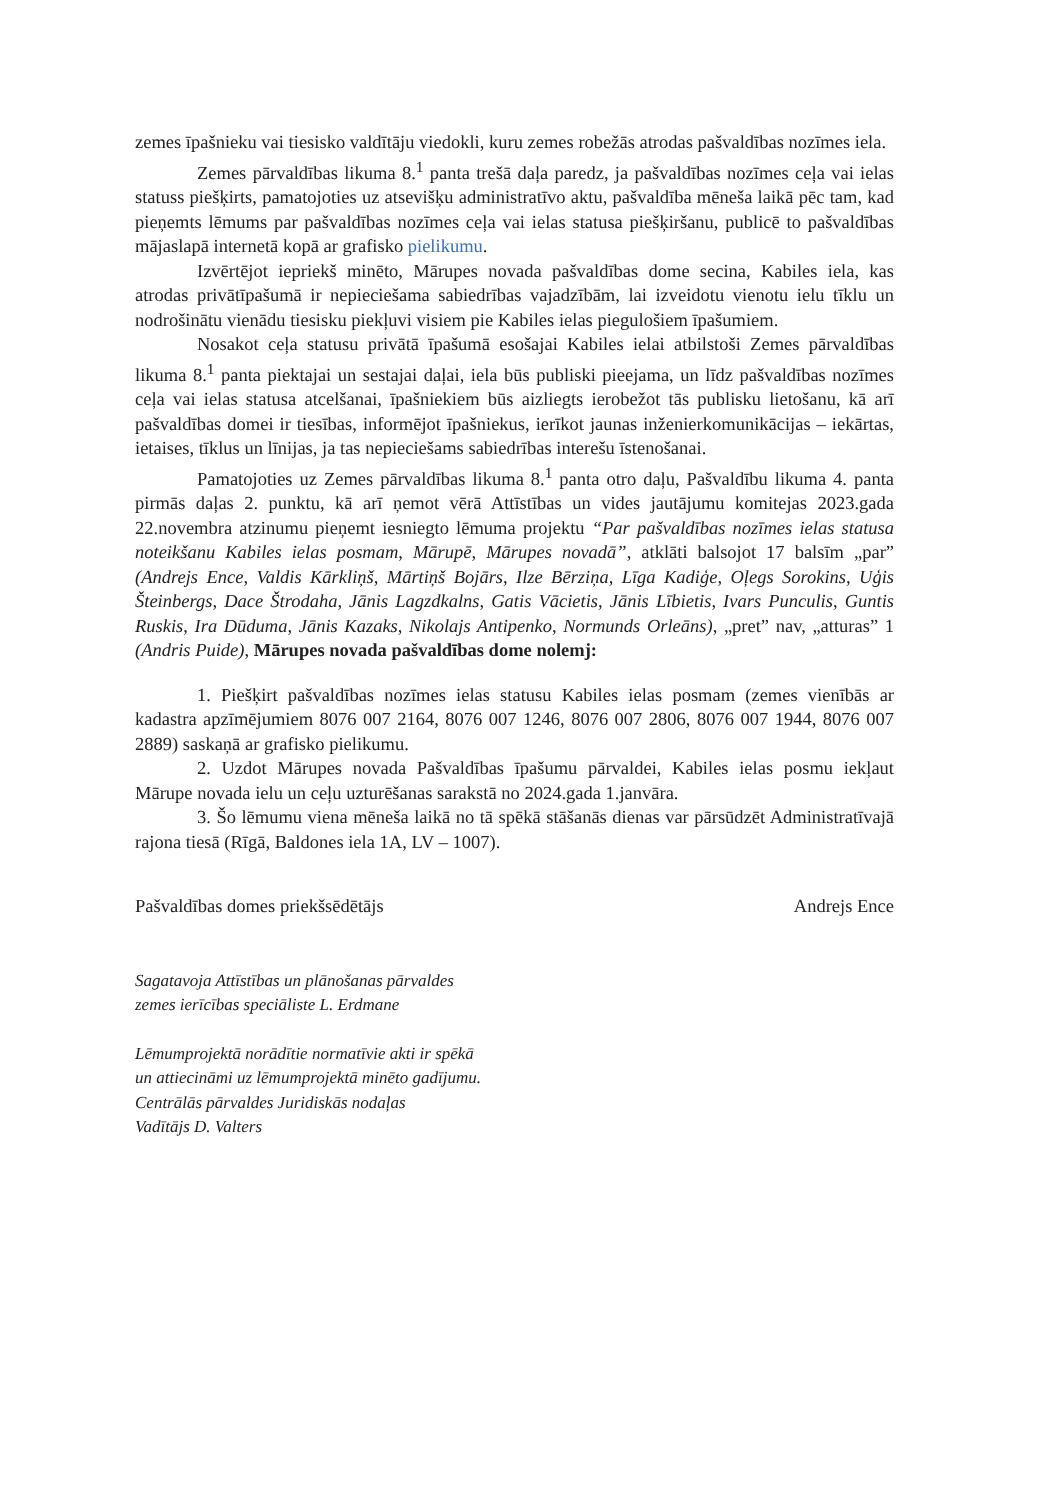zemes īpašnieku vai tiesisko valdītāju viedokli, kuru zemes robežās atrodas pašvaldības nozīmes iela.
Zemes pārvaldības likuma 8.<sup>1</sup> panta trešā daļa paredz, ja pašvaldības nozīmes ceļa vai ielas statuss piešķirts, pamatojoties uz atsevišķu administratīvo aktu, pašvaldība mēneša laikā pēc tam, kad pieņemts lēmums par pašvaldības nozīmes ceļa vai ielas statusa piešķiršanu, publicē to pašvaldības mājaslapā internetā kopā ar grafisko pielikumu.
Izvērtējot iepriekš minēto, Mārupes novada pašvaldības dome secina, Kabiles iela, kas atrodas privātīpašumā ir nepieciešama sabiedrības vajadzībām, lai izveidotu vienotu ielu tīklu un nodrošinātu vienādu tiesisku piekļuvi visiem pie Kabiles ielas piegulošiem īpašumiem.
Nosakot ceļa statusu privātā īpašumā esošajai Kabiles ielai atbilstoši Zemes pārvaldības likuma 8.<sup>1</sup> panta piektajai un sestajai daļai, iela būs publiski pieejama, un līdz pašvaldības nozīmes ceļa vai ielas statusa atcelšanai, īpašniekiem būs aizliegts ierobežot tās publisku lietošanu, kā arī pašvaldības domei ir tiesības, informējot īpašniekus, ierīkot jaunas inženierkomunikācijas – iekārtas, ietaises, tīklus un līnijas, ja tas nepieciešams sabiedrības interešu īstenošanai.
Pamatojoties uz Zemes pārvaldības likuma 8.<sup>1</sup> panta otro daļu, Pašvaldību likuma 4. panta pirmās daļas 2. punktu, kā arī ņemot vērā Attīstības un vides jautājumu komitejas 2023.gada 22.novembra atzinumu pieņemt iesniegto lēmuma projektu “Par pašvaldības nozīmes ielas statusa noteikšanu Kabiles ielas posmam, Mārupē, Mārupes novadā”, atklāti balsojot 17 balsīm „par” (Andrejs Ence, Valdis Kārkliņš, Mārtiņš Bojārs, Ilze Bērziņa, Līga Kadiģe, Oļegs Sorokins, Uģis Šteinbergs, Dace Štrodaha, Jānis Lagzdkalns, Gatis Vācietis, Jānis Lībietis, Ivars Punculis, Guntis Ruskis, Ira Dūduma, Jānis Kazaks, Nikolajs Antipenko, Normunds Orleāns), „pret” nav, „atturas” 1 (Andris Puide), Mārupes novada pašvaldības dome nolemj:
1. Piešķirt pašvaldības nozīmes ielas statusu Kabiles ielas posmam (zemes vienībās ar kadastra apzīmējumiem 8076 007 2164, 8076 007 1246, 8076 007 2806, 8076 007 1944, 8076 007 2889) saskaņā ar grafisko pielikumu.
2. Uzdot Mārupes novada Pašvaldības īpašumu pārvaldei, Kabiles ielas posmu iekļaut Mārupe novada ielu un ceļu uzturēšanas sarakstā no 2024.gada 1.janvāra.
3. Šo lēmumu viena mēneša laikā no tā spēkā stāšanās dienas var pārsūdzēt Administratīvajā rajona tiesā (Rīgā, Baldones iela 1A, LV – 1007).
Pašvaldības domes priekšsēdētājs Andrejs Ence
Sagatavoja Attīstības un plānošanas pārvaldes
zemes ierīcības speciāliste L. Erdmane
Lēmumprojektā norādītie normatīvie akti ir spēkā
un attiecināmi uz lēmumprojektā minēto gadījumu.
Centrālās pārvaldes Juridiskās nodaļas
Vadītājs D. Valters